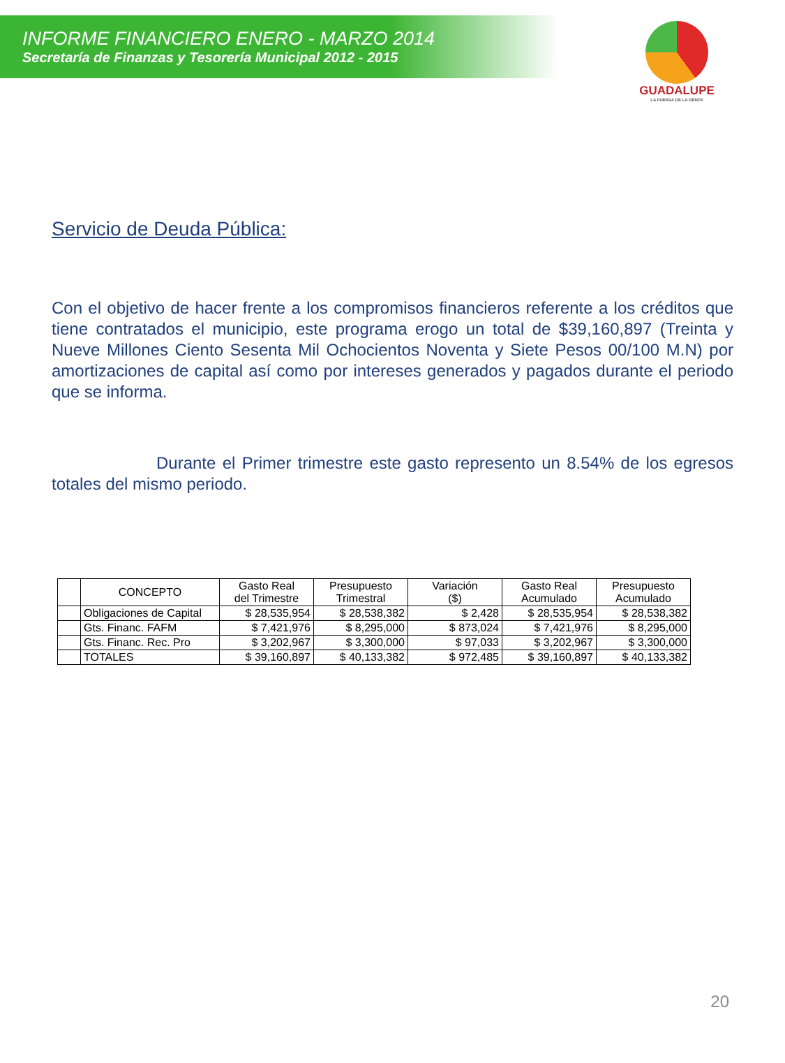INFORME FINANCIERO ENERO - MARZO 2014
Secretaría de Finanzas y Tesorería Municipal 2012 - 2015
GUADALUPE
LA FUERZA DE LA GENTE
Servicio de Deuda Pública:
Con el objetivo de hacer frente a los compromisos financieros referente a los créditos que tiene contratados el municipio, este programa erogo un total de $39,160,897 (Treinta y Nueve Millones Ciento Sesenta Mil Ochocientos Noventa y Siete Pesos 00/100 M.N) por amortizaciones de capital así como por intereses generados y pagados durante el periodo que se informa.
Durante el Primer trimestre este gasto represento un 8.54% de los egresos totales del mismo periodo.
| | CONCEPTO | Gasto Real del Trimestre | Presupuesto Trimestral | Variación ($) | Gasto Real Acumulado | Presupuesto Acumulado |
| --- | --- | --- | --- | --- | --- | --- |
| | Obligaciones de Capital | $ 28,535,954 | $ 28,538,382 | $ 2,428 | $ 28,535,954 | $ 28,538,382 |
| | Gts. Financ. FAFM | $ 7,421,976 | $ 8,295,000 | $ 873,024 | $ 7,421,976 | $ 8,295,000 |
| | Gts. Financ. Rec. Pro | $ 3,202,967 | $ 3,300,000 | $ 97,033 | $ 3,202,967 | $ 3,300,000 |
| | TOTALES | $ 39,160,897 | $ 40,133,382 | $ 972,485 | $ 39,160,897 | $ 40,133,382 |
20